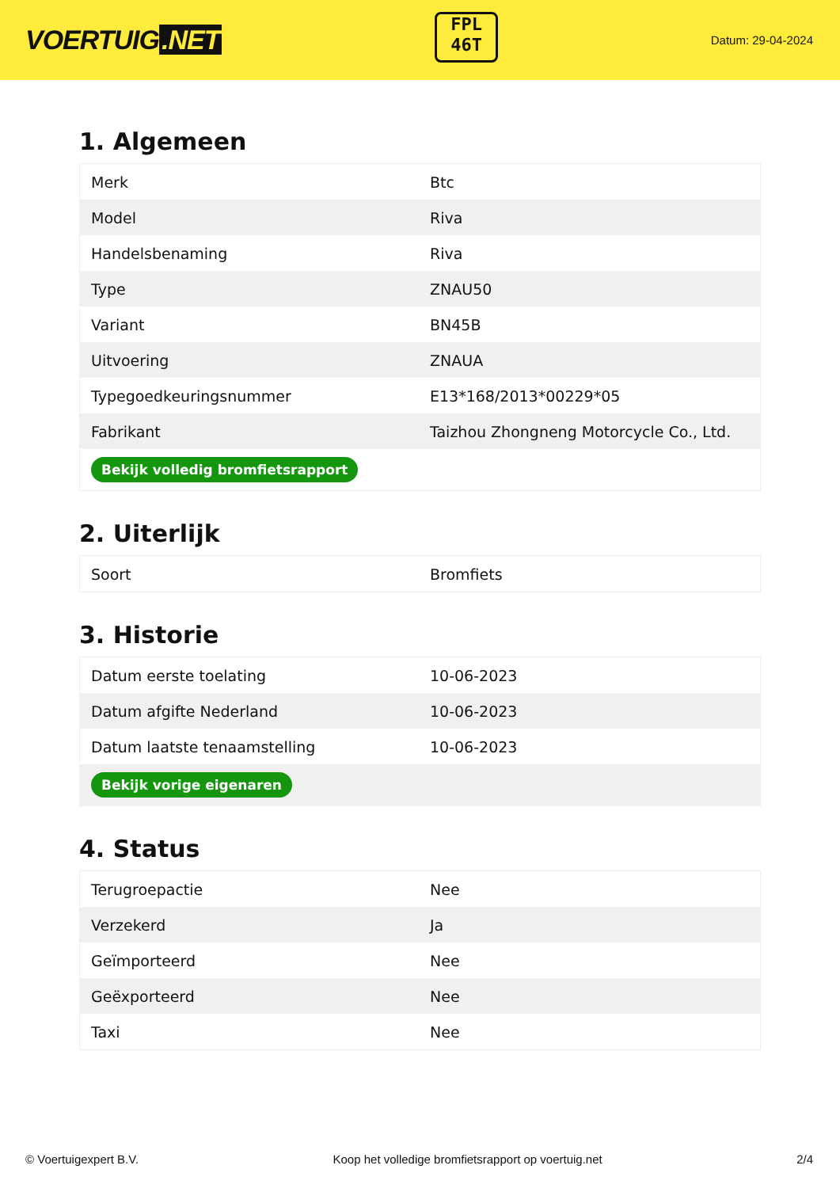VOERTUIG.NET
FPL
46T
Datum: 29-04-2024
1. Algemeen
| Merk | Btc |
| Model | Riva |
| Handelsbenaming | Riva |
| Type | ZNAU50 |
| Variant | BN45B |
| Uitvoering | ZNAUA |
| Typegoedkeuringsnummer | E13*168/2013*00229*05 |
| Fabrikant | Taizhou Zhongneng Motorcycle Co., Ltd. |
| Bekijk volledig bromfietsrapport | |
2. Uiterlijk
| Soort | Bromfiets |
3. Historie
| Datum eerste toelating | 10-06-2023 |
| Datum afgifte Nederland | 10-06-2023 |
| Datum laatste tenaamstelling | 10-06-2023 |
| Bekijk vorige eigenaren | |
4. Status
| Terugroepactie | Nee |
| Verzekerd | Ja |
| Geïmporteerd | Nee |
| Geëxporteerd | Nee |
| Taxi | Nee |
© Voertuigexpert B.V. Koop het volledige bromfietsrapport op voertuig.net 2/4